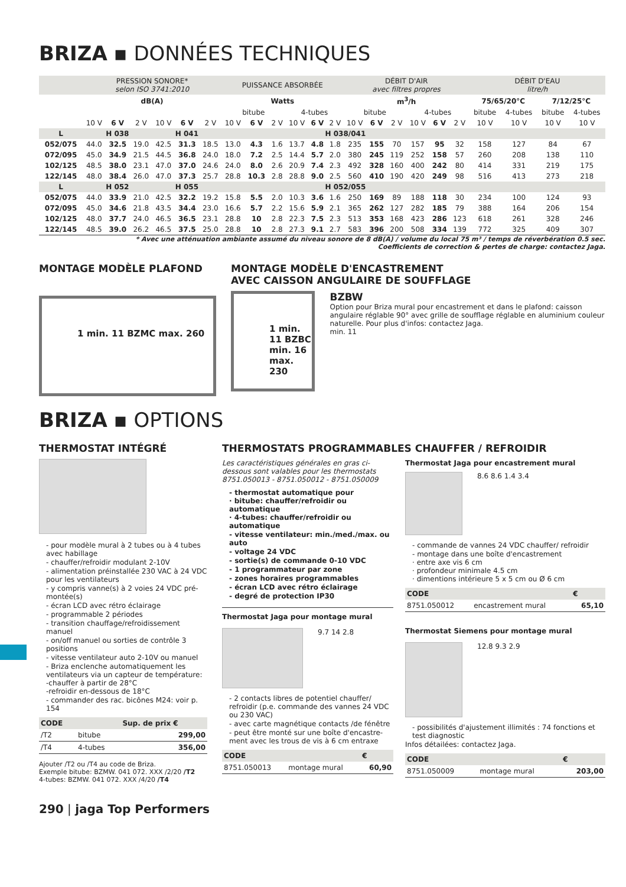BRIZA ▪ DONNÉES TECHNIQUES
| | PRESSION SONORE* selon ISO 3741:2010 | | | | | | PUISSANCE ABSORBÉE | | | | | | DÉBIT D'AIR avec filtres propres | | | | | | DÉBIT D'EAU litre/h | | | |
| | dB(A) | | | | | | Watts | | | | | | m<sup>3</sup>/h | | | | | | 75/65/20°C | | 7/12/25°C | |
| | | | | | | | bitube | | | 4-tubes | | | bitube | | | 4-tubes | | | bitube | 4-tubes | bitube | 4-tubes |
| | 10 V | 6 V | 2 V | 10 V | 6 V | 2 V | 10 V | 6 V | 2 V | 10 V | 6 V | 2 V | 10 V | 6 V | 2 V | 10 V | 6 V | 2 V | 10 V | 10 V | 10 V | 10 V |
| L | H 038 | | | H 041 | | | H 038/041 | | | | | | | | | | | | | | | |
| 052/075 | 44.0 | 32.5 | 19.0 | 42.5 | 31.3 | 18.5 | 13.0 | 4.3 | 1.6 | 13.7 | 4.8 | 1.8 | 235 | 155 | 70 | 157 | 95 | 32 | 158 | 127 | 84 | 67 |
| 072/095 | 45.0 | 34.9 | 21.5 | 44.5 | 36.8 | 24.0 | 18.0 | 7.2 | 2.5 | 14.4 | 5.7 | 2.0 | 380 | 245 | 119 | 252 | 158 | 57 | 260 | 208 | 138 | 110 |
| 102/125 | 48.5 | 38.0 | 23.1 | 47.0 | 37.0 | 24.6 | 24.0 | 8.0 | 2.6 | 20.9 | 7.4 | 2.3 | 492 | 328 | 160 | 400 | 242 | 80 | 414 | 331 | 219 | 175 |
| 122/145 | 48.0 | 38.4 | 26.0 | 47.0 | 37.3 | 25.7 | 28.8 | 10.3 | 2.8 | 28.8 | 9.0 | 2.5 | 560 | 410 | 190 | 420 | 249 | 98 | 516 | 413 | 273 | 218 |
| L | H 052 | | | H 055 | | | H 052/055 | | | | | | | | | | | | | | | |
| 052/075 | 44.0 | 33.9 | 21.0 | 42.5 | 32.2 | 19.2 | 15.8 | 5.5 | 2.0 | 10.3 | 3.6 | 1.6 | 250 | 169 | 89 | 188 | 118 | 30 | 234 | 100 | 124 | 93 |
| 072/095 | 45.0 | 34.6 | 21.8 | 43.5 | 34.4 | 23.0 | 16.6 | 5.7 | 2.2 | 15.6 | 5.9 | 2.1 | 365 | 262 | 127 | 282 | 185 | 79 | 388 | 164 | 206 | 154 |
| 102/125 | 48.0 | 37.7 | 24.0 | 46.5 | 36.5 | 23.1 | 28.8 | 10 | 2.8 | 22.3 | 7.5 | 2.3 | 513 | 353 | 168 | 423 | 286 | 123 | 618 | 261 | 328 | 246 |
| 122/145 | 48.5 | 39.0 | 26.2 | 46.5 | 37.5 | 25.0 | 28.8 | 10 | 2.8 | 27.3 | 9.1 | 2.7 | 583 | 396 | 200 | 508 | 334 | 139 | 772 | 325 | 409 | 307 |
* Avec une atténuation ambiante assumé du niveau sonore de 8 dB(A) / volume du local 75 m³ / temps de réverbération 0.5 sec.
Coefficients de correction & pertes de charge: contactez Jaga.
MONTAGE MODÈLE PLAFOND
1 min. 11 BZMC max. 260
MONTAGE MODÈLE D'ENCASTREMENT
AVEC CAISSON ANGULAIRE DE SOUFFLAGE
1 min. 11 BZBC min. 16 max. 230
BZBW
Option pour Briza mural pour encastrement et dans le plafond: caisson angulaire réglable 90° avec grille de soufflage réglable en aluminium couleur naturelle. Pour plus d'infos: contactez Jaga.
min. 11
BRIZA ▪ OPTIONS
THERMOSTAT INTÉGRÉ
- pour modèle mural à 2 tubes ou à 4 tubes avec habillage
- chauffer/refroidir modulant 2-10V
- alimentation préinstallée 230 VAC à 24 VDC pour les ventilateurs
- y compris vanne(s) à 2 voies 24 VDC pré-montée(s)
- écran LCD avec rétro éclairage
- programmable 2 périodes
- transition chauffage/refroidissement manuel
- on/off manuel ou sorties de contrôle 3 positions
- vitesse ventilateur auto 2-10V ou manuel
- Briza enclenche automatiquement les ventilateurs via un capteur de température:
-chauffer à partir de 28°C
-refroidir en-dessous de 18°C
- commander des rac. bicônes M24: voir p. 154
| CODE | | Sup. de prix € |
| --- | --- | --- |
| /T2 | bitube | 299,00 |
| /T4 | 4-tubes | 356,00 |
Ajouter /T2 ou /T4 au code de Briza.
Exemple bitube: BZMW. 041 072. XXX /2/20 /T2
4-tubes: BZMW. 041 072. XXX /4/20 /T4
THERMOSTATS PROGRAMMABLES CHAUFFER / REFROIDIR
Les caractéristiques générales en gras ci-dessous sont valables pour les thermostats 8751.050013 - 8751.050012 - 8751.050009
- thermostat automatique pour
· bitube: chauffer/refroidir ou automatique
· 4-tubes: chauffer/refroidir ou automatique
- vitesse ventilateur: min./med./max. ou auto
- voltage 24 VDC
- sortie(s) de commande 0-10 VDC
- 1 programmateur par zone
- zones horaires programmables
- écran LCD avec rétro éclairage
- degré de protection IP30
Thermostat Jaga pour montage mural
9.7 14 2.8
- 2 contacts libres de potentiel chauffer/ refroidir (p.e. commande des vannes 24 VDC ou 230 VAC)
- avec carte magnétique contacts /de fénêtre
- peut être monté sur une boîte d'encastre-ment avec les trous de vis à 6 cm entraxe
| CODE | | € |
| --- | --- | --- |
| 8751.050013 | montage mural | 60,90 |
Thermostat Jaga pour encastrement mural
8.6 8.6 1.4 3.4
- commande de vannes 24 VDC chauffer/ refroidir
- montage dans une boîte d'encastrement
· entre axe vis 6 cm
· profondeur minimale 4.5 cm
· dimentions intérieure 5 x 5 cm ou Ø 6 cm
| CODE | | € |
| --- | --- | --- |
| 8751.050012 | encastrement mural | 65,10 |
Thermostat Siemens pour montage mural
12.8 9.3 2.9
- possibilités d'ajustement illimités : 74 fonctions et test diagnostic
Infos détailées: contactez Jaga.
| CODE | | € |
| --- | --- | --- |
| 8751.050009 | montage mural | 203,00 |
290 | jaga Top Performers